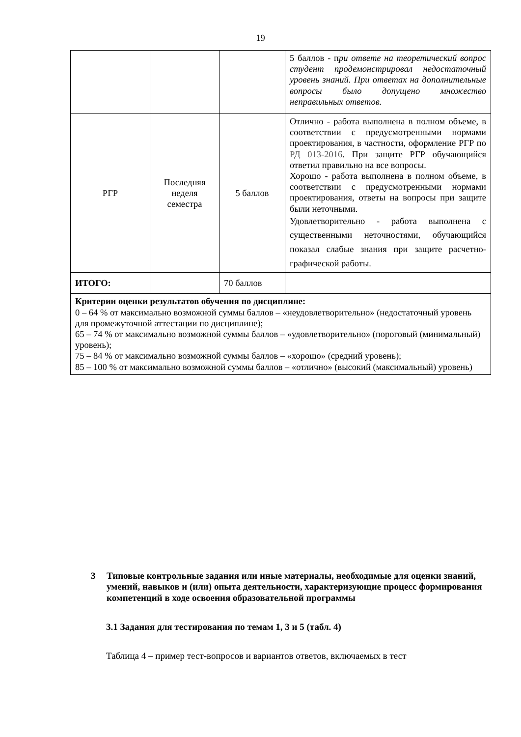19
| | | | 5 баллов - п ри ответе на теоретический вопрос студент продемонстрировал недостаточный уровень знаний. При ответах на дополнительные вопросы было допущено множество неправильных ответов. |
| РГР | Последняя неделя семестра | 5 баллов | Отлично - работа выполнена в полном объеме, в соответствии с предусмотренными нормами проектирования, в частности, оформление РГР по РД 013-2016 . При защите РГР обучающийся ответил правильно на все вопросы. Хорошо - работа выполнена в полном объеме, в соответствии с предусмотренными нормами проектирования, ответы на вопросы при защите были неточными. Удовлетворительно - работа выполнена с существенными неточностями, обучающийся показал слабые знания при защите расчетно-графической работы. |
| ИТОГО: | | 70 баллов | |
| Критерии оценки результатов обучения по дисциплине: 0 – 64 % от максимально возможной суммы баллов – «неудовлетворительно» (недостаточный уровень для промежуточной аттестации по дисциплине); 65 – 74 % от максимально возможной суммы баллов – «удовлетворительно» (пороговый (минимальный) уровень); 75 – 84 % от максимально возможной суммы баллов – «хорошо» (средний уровень); 85 – 100 % от максимально возможной суммы баллов – «отлично» (высокий (максимальный) уровень) | | | |
3 Типовые контрольные задания или иные материалы, необходимые для оценки знаний, умений, навыков и (или) опыта деятельности, характеризующие процесс формирования компетенций в ходе освоения образовательной программы
3.1 Задания для тестирования по темам 1, 3 и 5 (табл. 4)
Таблица 4 – пример тест-вопросов и вариантов ответов, включаемых в тест